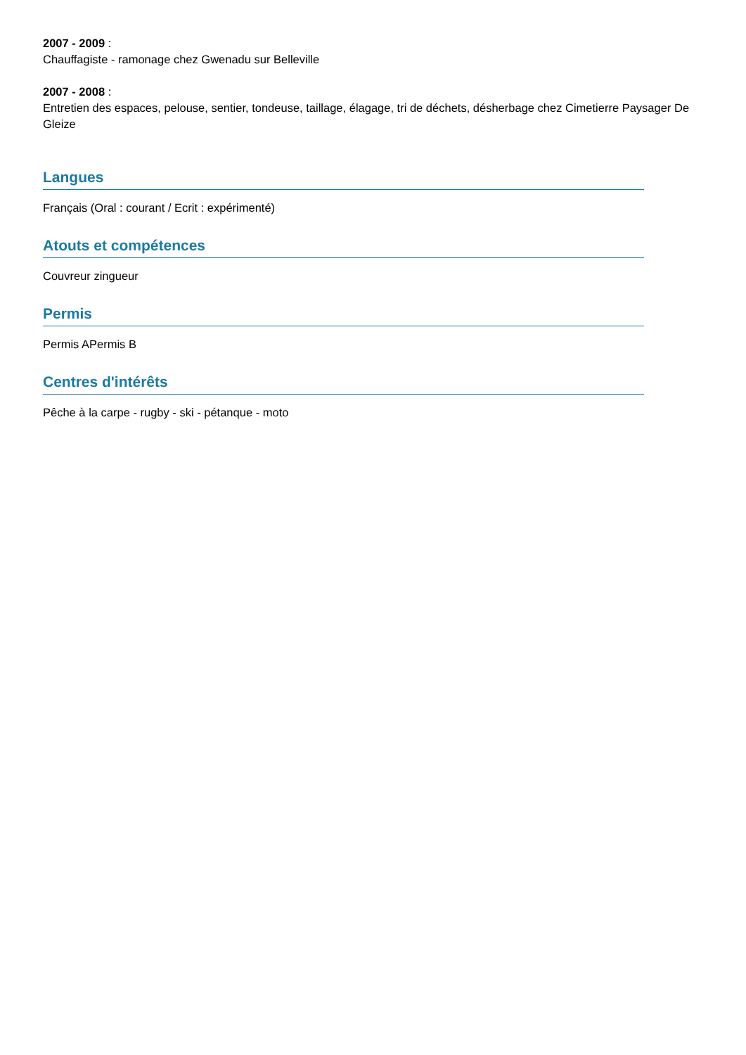2007 - 2009 :
Chauffagiste - ramonage chez Gwenadu sur Belleville
2007 - 2008 :
Entretien des espaces, pelouse, sentier, tondeuse, taillage, élagage, tri de déchets, désherbage chez Cimetierre Paysager De Gleize
Langues
Français (Oral : courant / Ecrit : expérimenté)
Atouts et compétences
Couvreur zingueur
Permis
Permis APermis B
Centres d'intérêts
Pêche à la carpe - rugby - ski - pétanque - moto